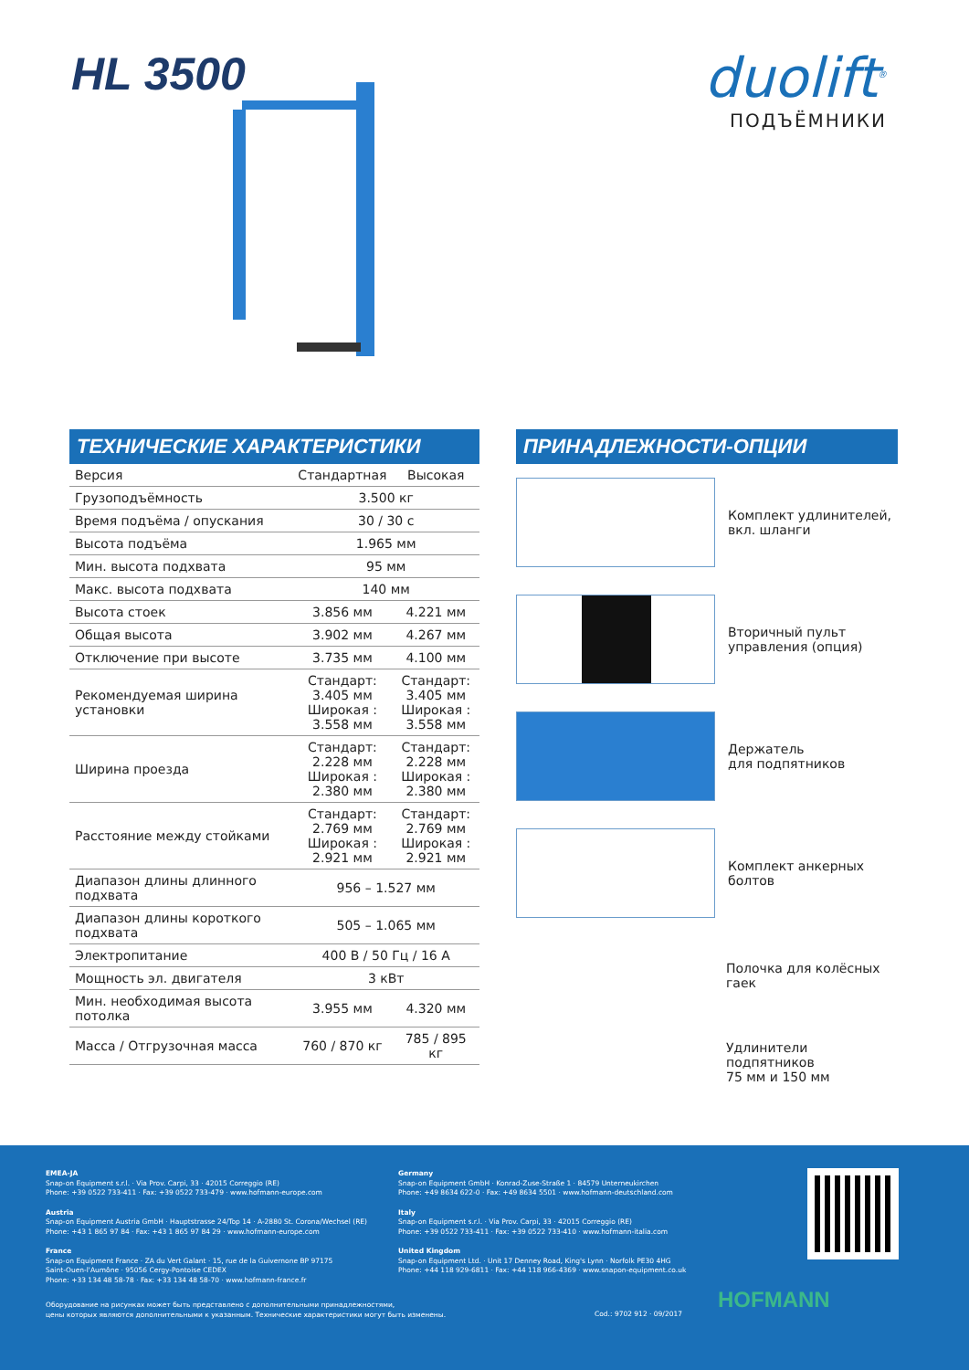HL 3500
duolift<sup>®</sup>
ПОДЪЁМНИКИ
ТЕХНИЧЕСКИЕ ХАРАКТЕРИСТИКИ
| Версия | Стандартная | Высокая |
| Грузоподъёмность | 3.500 кг | |
| Время подъёма / опускания | 30 / 30 с | |
| Высота подъёма | 1.965 мм | |
| Мин. высота подхвата | 95 мм | |
| Макс. высота подхвата | 140 мм | |
| Высота стоек | 3.856 мм | 4.221 мм |
| Общая высота | 3.902 мм | 4.267 мм |
| Отключение при высоте | 3.735 мм | 4.100 мм |
| Рекомендуемая ширина установки | Стандарт: 3.405 мм Широкая : 3.558 мм | Стандарт: 3.405 мм Широкая : 3.558 мм |
| Ширина проезда | Стандарт: 2.228 мм Широкая : 2.380 мм | Стандарт: 2.228 мм Широкая : 2.380 мм |
| Расстояние между стойками | Стандарт: 2.769 мм Широкая : 2.921 мм | Стандарт: 2.769 мм Широкая : 2.921 мм |
| Диапазон длины длинного подхвата | 956 – 1.527 мм | |
| Диапазон длины короткого подхвата | 505 – 1.065 мм | |
| Электропитание | 400 В / 50 Гц / 16 А | |
| Мощность эл. двигателя | 3 кВт | |
| Мин. необходимая высота потолка | 3.955 мм | 4.320 мм |
| Масса / Отгрузочная масса | 760 / 870 кг | 785 / 895 кг |
ПРИНАДЛЕЖНОСТИ-ОПЦИИ
Комплект удлинителей,
вкл. шланги
Вторичный пульт
управления (опция)
Держатель
для подпятников
Комплект анкерных
болтов
Полочка для колёсных
гаек
Удлинители подпятников
75 мм и 150 мм
EMEA-JA
Snap-on Equipment s.r.l. · Via Prov. Carpi, 33 · 42015 Correggio (RE)
Phone: +39 0522 733-411 · Fax: +39 0522 733-479 · www.hofmann-europe.com
Austria
Snap-on Equipment Austria GmbH · Hauptstrasse 24/Top 14 · A-2880 St. Corona/Wechsel (RE)
Phone: +43 1 865 97 84 · Fax: +43 1 865 97 84 29 · www.hofmann-europe.com
France
Snap-on Equipment France · ZA du Vert Galant · 15, rue de la Guivernone BP 97175
Saint-Ouen-l'Aumône · 95056 Cergy-Pontoise CEDEX
Phone: +33 134 48 58-78 · Fax: +33 134 48 58-70 · www.hofmann-france.fr
Germany
Snap-on Equipment GmbH · Konrad-Zuse-Straße 1 · 84579 Unterneukirchen
Phone: +49 8634 622-0 · Fax: +49 8634 5501 · www.hofmann-deutschland.com
Italy
Snap-on Equipment s.r.l. · Via Prov. Carpi, 33 · 42015 Correggio (RE)
Phone: +39 0522 733-411 · Fax: +39 0522 733-410 · www.hofmann-italia.com
United Kingdom
Snap-on Equipment Ltd. · Unit 17 Denney Road, King's Lynn · Norfolk PE30 4HG
Phone: +44 118 929-6811 · Fax: +44 118 966-4369 · www.snapon-equipment.co.uk
Оборудование на рисунках может быть представлено с дополнительными принадлежностями,
цены которых являются дополнительными к указанным. Технические характеристики могут быть изменены.
Cod.: 9702 912 · 09/2017
HOFMANN